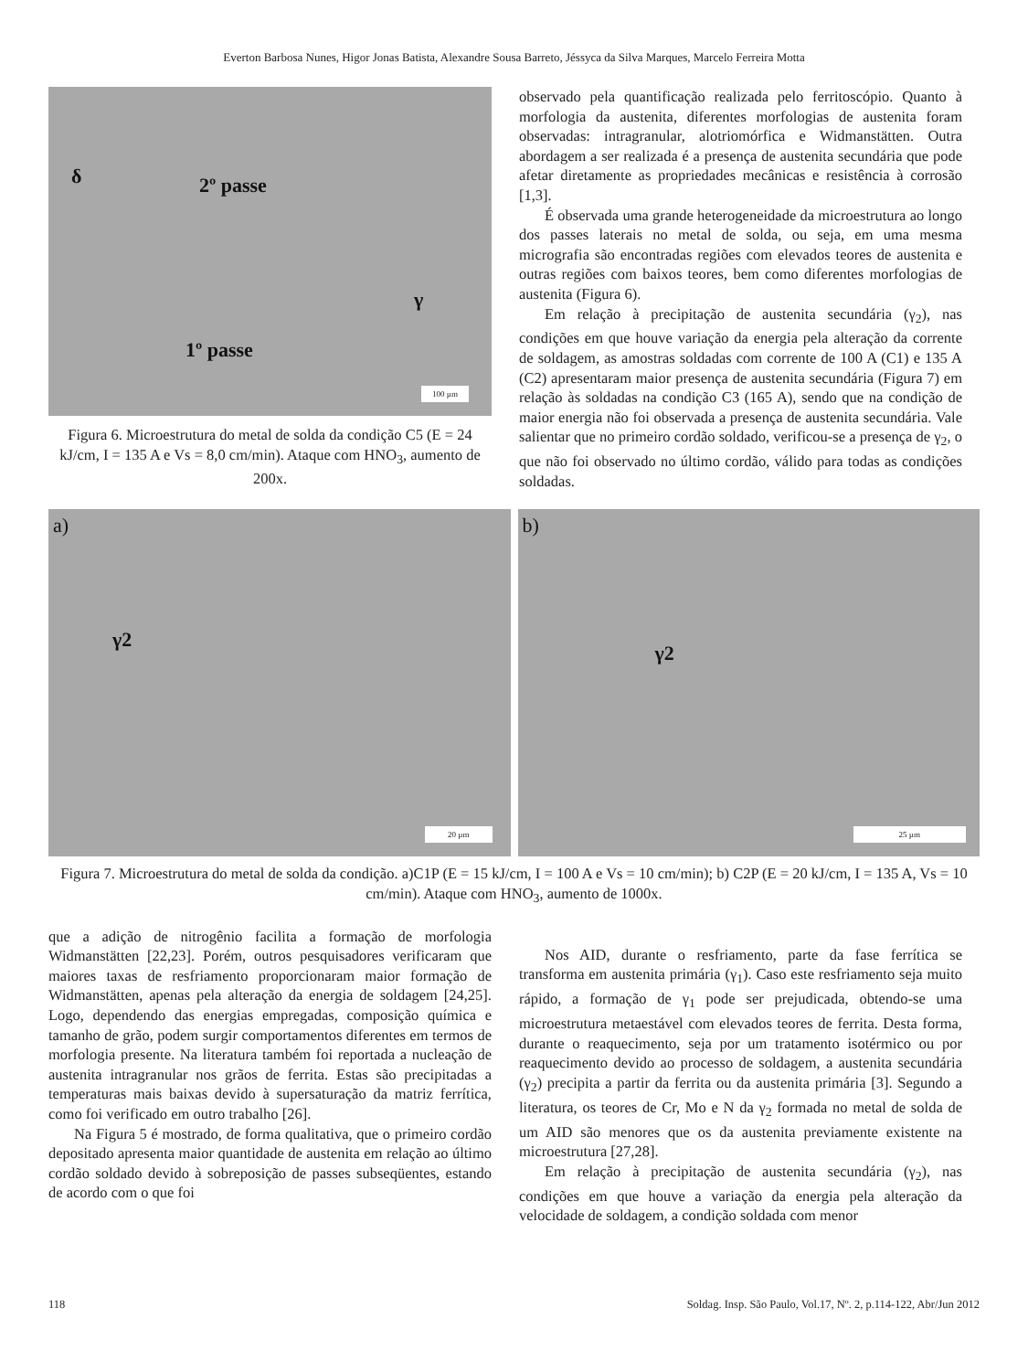Everton Barbosa Nunes, Higor Jonas Batista, Alexandre Sousa Barreto, Jéssyca da Silva Marques, Marcelo Ferreira Motta
δ 2º passe
γ
1º passe
100 µm
Figura 6. Microestrutura do metal de solda da condição C5 (E = 24 kJ/cm, I = 135 A e Vs = 8,0 cm/min). Ataque com HNO<sub>3</sub>, aumento de 200x.
observado pela quantificação realizada pelo ferritoscópio. Quanto à morfologia da austenita, diferentes morfologias de austenita foram observadas: intragranular, alotriomórfica e Widmanstätten. Outra abordagem a ser realizada é a presença de austenita secundária que pode afetar diretamente as propriedades mecânicas e resistência à corrosão [1,3].
É observada uma grande heterogeneidade da microestrutura ao longo dos passes laterais no metal de solda, ou seja, em uma mesma micrografia são encontradas regiões com elevados teores de austenita e outras regiões com baixos teores, bem como diferentes morfologias de austenita (Figura 6).
Em relação à precipitação de austenita secundária (γ<sub>2</sub>), nas condições em que houve variação da energia pela alteração da corrente de soldagem, as amostras soldadas com corrente de 100 A (C1) e 135 A (C2) apresentaram maior presença de austenita secundária (Figura 7) em relação às soldadas na condição C3 (165 A), sendo que na condição de maior energia não foi observada a presença de austenita secundária. Vale salientar que no primeiro cordão soldado, verificou-se a presença de γ<sub>2</sub>, o que não foi observado no último cordão, válido para todas as condições soldadas.
a)
γ2
20 µm
b)
γ2
25 µm
Figura 7. Microestrutura do metal de solda da condição. a)C1P (E = 15 kJ/cm, I = 100 A e Vs = 10 cm/min); b) C2P (E = 20 kJ/cm, I = 135 A, Vs = 10 cm/min). Ataque com HNO<sub>3</sub>, aumento de 1000x.
que a adição de nitrogênio facilita a formação de morfologia Widmanstätten [22,23]. Porém, outros pesquisadores verificaram que maiores taxas de resfriamento proporcionaram maior formação de Widmanstätten, apenas pela alteração da energia de soldagem [24,25]. Logo, dependendo das energias empregadas, composição química e tamanho de grão, podem surgir comportamentos diferentes em termos de morfologia presente. Na literatura também foi reportada a nucleação de austenita intragranular nos grãos de ferrita. Estas são precipitadas a temperaturas mais baixas devido à supersaturação da matriz ferrítica, como foi verificado em outro trabalho [26].
Na Figura 5 é mostrado, de forma qualitativa, que o primeiro cordão depositado apresenta maior quantidade de austenita em relação ao último cordão soldado devido à sobreposição de passes subseqüentes, estando de acordo com o que foi
Nos AID, durante o resfriamento, parte da fase ferrítica se transforma em austenita primária (γ<sub>1</sub>). Caso este resfriamento seja muito rápido, a formação de γ<sub>1</sub> pode ser prejudicada, obtendo-se uma microestrutura metaestável com elevados teores de ferrita. Desta forma, durante o reaquecimento, seja por um tratamento isotérmico ou por reaquecimento devido ao processo de soldagem, a austenita secundária (γ<sub>2</sub>) precipita a partir da ferrita ou da austenita primária [3]. Segundo a literatura, os teores de Cr, Mo e N da γ<sub>2</sub> formada no metal de solda de um AID são menores que os da austenita previamente existente na microestrutura [27,28].
Em relação à precipitação de austenita secundária (γ<sub>2</sub>), nas condições em que houve a variação da energia pela alteração da velocidade de soldagem, a condição soldada com menor
118 Soldag. Insp. São Paulo, Vol.17, Nº. 2, p.114-122, Abr/Jun 2012